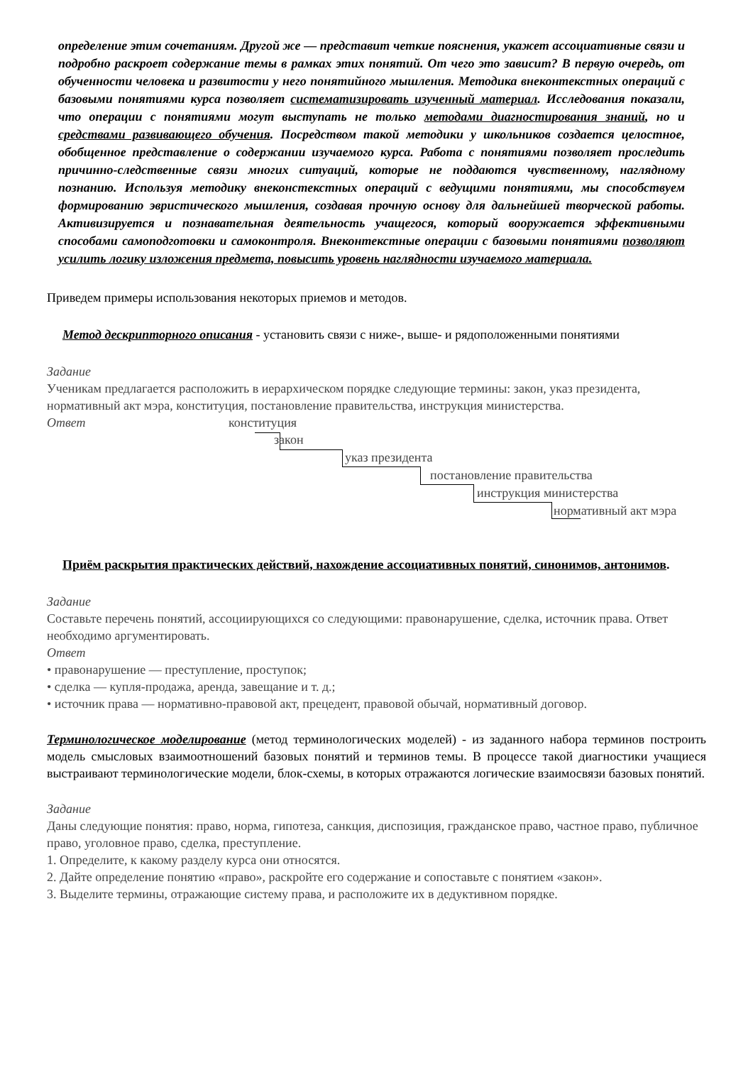определение этим сочетаниям. Другой же — представит четкие пояснения, укажет ассоциативные связи и подробно раскроет содержание темы в рамках этих понятий. От чего это зависит? В первую очередь, от обученности человека и развитости у него понятийного мышления. Методика внеконтекстных операций с базовыми понятиями курса позволяет систематизировать изученный материал. Исследования показали, что операции с понятиями могут выступать не только методами диагностирования знаний, но и средствами развивающего обучения. Посредством такой методики у школьников создается целостное, обобщенное представление о содержании изучаемого курса. Работа с понятиями позволяет проследить причинно-следственные связи многих ситуаций, которые не поддаются чувственному, наглядному познанию. Используя методику внеконстекстных операций с ведущими понятиями, мы способствуем формированию эвристического мышления, создавая прочную основу для дальнейшей творческой работы. Активизируется и познавательная деятельность учащегося, который вооружается эффективными способами самоподготовки и самоконтроля. Внеконтекстные операции с базовыми понятиями позволяют усилить логику изложения предмета, повысить уровень наглядности изучаемого материала.
Приведем примеры использования некоторых приемов и методов.
Метод дескрипторного описания - установить связи с ниже-, выше- и рядоположенными понятиями
Задание
Ученикам предлагается расположить в иерархическом порядке следующие термины: закон, указ президента, нормативный акт мэра, конституция, постановление правительства, инструкция министерства.
Ответ конституция
закон
указ президента
постановление правительства
инструкция министерства
нормативный акт мэра
Приём раскрытия практических действий, нахождение ассоциативных понятий, синонимов, антонимов.
Задание
Составьте перечень понятий, ассоциирующихся со следующими: правонарушение, сделка, источник права. Ответ необходимо аргументировать.
Ответ
• правонарушение — преступление, проступок;
• сделка — купля-продажа, аренда, завещание и т. д.;
• источник права — нормативно-правовой акт, прецедент, правовой обычай, нормативный договор.
Терминологическое моделирование (метод терминологических моделей) - из заданного набора терминов построить модель смысловых взаимоотношений базовых понятий и терминов темы. В процессе такой диагностики учащиеся выстраивают терминологические модели, блок-схемы, в которых отражаются логические взаимосвязи базовых понятий.
Задание
Даны следующие понятия: право, норма, гипотеза, санкция, диспозиция, гражданское право, частное право, публичное право, уголовное право, сделка, преступление.
1. Определите, к какому разделу курса они относятся.
2. Дайте определение понятию «право», раскройте его содержание и сопоставьте с понятием «закон».
3. Выделите термины, отражающие систему права, и расположите их в дедуктивном порядке.